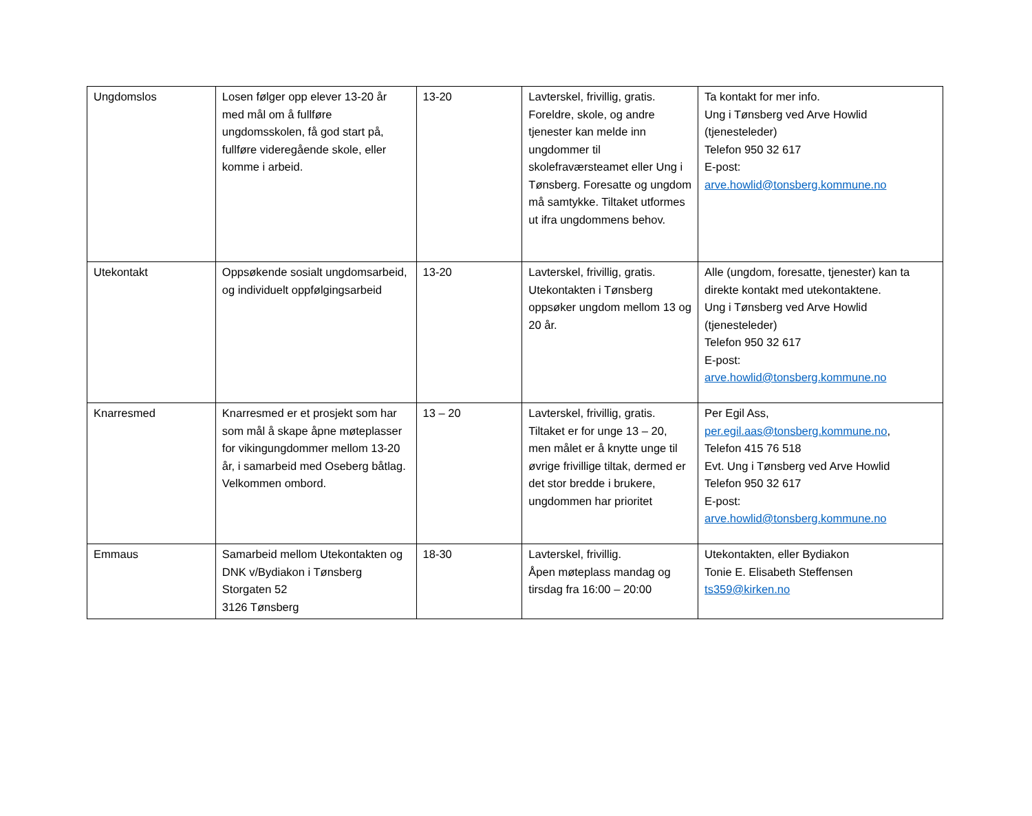| Ungdomslos | Losen følger opp elever 13-20 år med mål om å fullføre ungdomsskolen, få god start på, fullføre videregående skole, eller komme i arbeid. | 13-20 | Lavterskel, frivillig, gratis. Foreldre, skole, og andre tjenester kan melde inn ungdommer til skolefraværsteamet eller Ung i Tønsberg. Foresatte og ungdom må samtykke. Tiltaket utformes ut ifra ungdommens behov. | Ta kontakt for mer info. Ung i Tønsberg ved Arve Howlid (tjenesteleder) Telefon 950 32 617 E-post: arve.howlid@tonsberg.kommune.no |
| Utekontakt | Oppsøkende sosialt ungdomsarbeid, og individuelt oppfølgingsarbeid | 13-20 | Lavterskel, frivillig, gratis. Utekontakten i Tønsberg oppsøker ungdom mellom 13 og 20 år. | Alle (ungdom, foresatte, tjenester) kan ta direkte kontakt med utekontaktene. Ung i Tønsberg ved Arve Howlid (tjenesteleder) Telefon 950 32 617 E-post: arve.howlid@tonsberg.kommune.no |
| Knarresmed | Knarresmed er et prosjekt som har som mål å skape åpne møteplasser for vikingungdommer mellom 13-20 år, i samarbeid med Oseberg båtlag. Velkommen ombord. | 13 – 20 | Lavterskel, frivillig, gratis. Tiltaket er for unge 13 – 20, men målet er å knytte unge til øvrige frivillige tiltak, dermed er det stor bredde i brukere, ungdommen har prioritet | Per Egil Ass, per.egil.aas@tonsberg.kommune.no , Telefon 415 76 518 Evt. Ung i Tønsberg ved Arve Howlid Telefon 950 32 617 E-post: arve.howlid@tonsberg.kommune.no |
| Emmaus | Samarbeid mellom Utekontakten og DNK v/Bydiakon i Tønsberg Storgaten 52 3126 Tønsberg | 18-30 | Lavterskel, frivillig. Åpen møteplass mandag og tirsdag fra 16:00 – 20:00 | Utekontakten, eller Bydiakon Tonie E. Elisabeth Steffensen ts359@kirken.no |